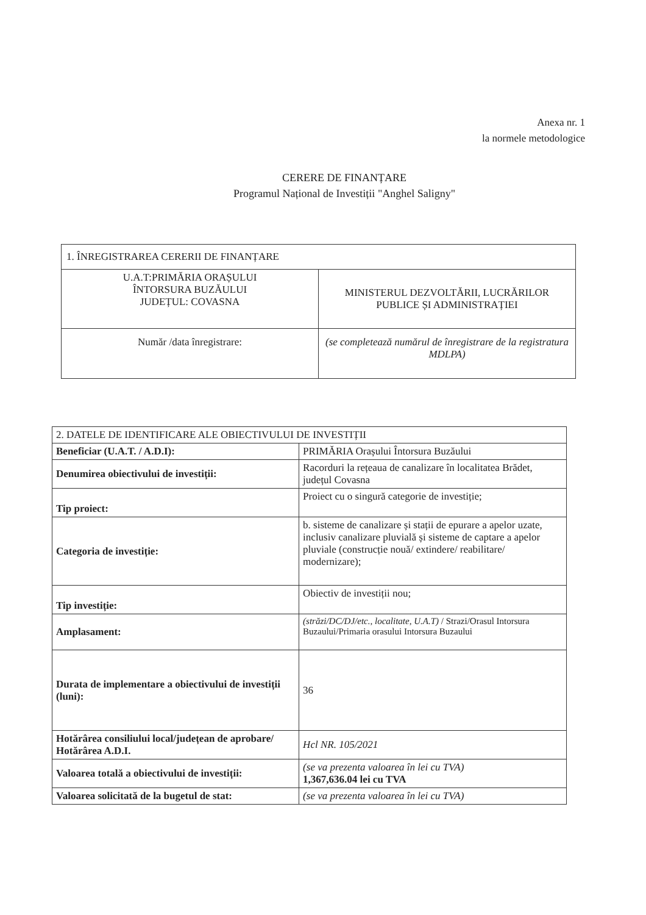Anexa nr. 1
la normele metodologice
CERERE DE FINANȚARE
Programul Național de Investiții "Anghel Saligny"
| 1. ÎNREGISTRAREA CERERII DE FINANȚARE | |
| U.A.T:PRIMĂRIA ORAȘULUI ÎNTORSURA BUZĂULUI JUDEȚUL: COVASNA | MINISTERUL DEZVOLTĂRII, LUCRĂRILOR PUBLICE ȘI ADMINISTRAȚIEI |
| Număr /data înregistrare: | (se completează numărul de înregistrare de la registratura MDLPA) |
| 2. DATELE DE IDENTIFICARE ALE OBIECTIVULUI DE INVESTIȚII | |
| Beneficiar (U.A.T. / A.D.I): | PRIMĂRIA Orașului Întorsura Buzăului |
| Denumirea obiectivului de investiții: | Racorduri la rețeaua de canalizare în localitatea Brădet, județul Covasna |
| Tip proiect: | Proiect cu o singură categorie de investiție; |
| Categoria de investiție: | b. sisteme de canalizare și stații de epurare a apelor uzate, inclusiv canalizare pluvială și sisteme de captare a apelor pluviale (construcție nouă/ extindere/ reabilitare/ modernizare); |
| Tip investiție: | Obiectiv de investiții nou; |
| Amplasament: | (străzi/DC/DJ/etc., localitate, U.A.T) / Strazi/Orasul Intorsura Buzaului/Primaria orasului Intorsura Buzaului |
| Durata de implementare a obiectivului de investiții (luni): | 36 |
| Hotărârea consiliului local/județean de aprobare/ Hotărârea A.D.I. | Hcl NR. 105/2021 |
| Valoarea totală a obiectivului de investiții: | (se va prezenta valoarea în lei cu TVA) 1,367,636.04 lei cu TVA |
| Valoarea solicitată de la bugetul de stat: | (se va prezenta valoarea în lei cu TVA) |